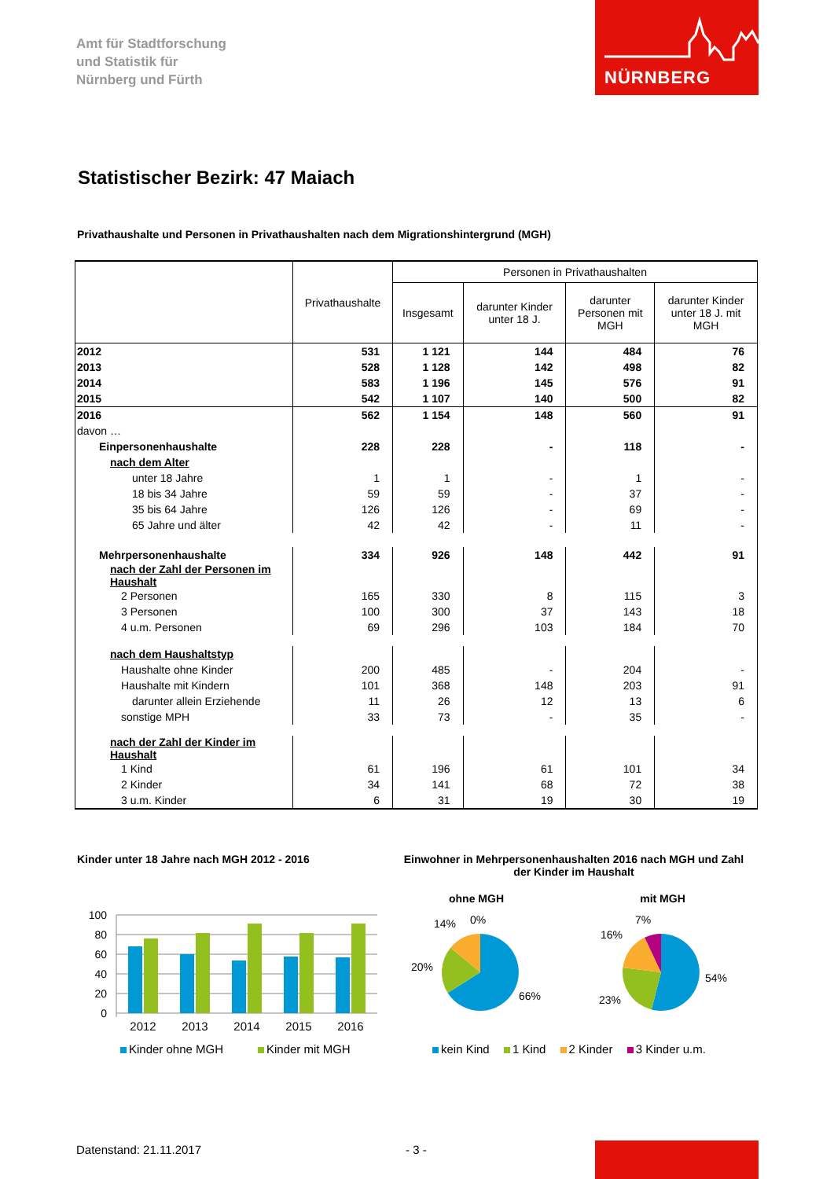Amt für Stadtforschung
und Statistik für
Nürnberg und Fürth
NÜRNBERG
Statistischer Bezirk: 47 Maiach
Privathaushalte und Personen in Privathaushalten nach dem Migrationshintergrund (MGH)
| | Privathaushalte | Personen in Privathaushalten | | | |
| --- | --- | --- | --- | --- | --- |
| | | Insgesamt | darunter Kinder unter 18 J. | darunter Personen mit MGH | darunter Kinder unter 18 J. mit MGH |
| 2012 | 531 | 1 121 | 144 | 484 | 76 |
| 2013 | 528 | 1 128 | 142 | 498 | 82 |
| 2014 | 583 | 1 196 | 145 | 576 | 91 |
| 2015 | 542 | 1 107 | 140 | 500 | 82 |
| 2016 | 562 | 1 154 | 148 | 560 | 91 |
| davon … | | | | | |
| Einpersonenhaushalte | 228 | 228 | - | 118 | - |
| nach dem Alter | | | | | |
| unter 18 Jahre | 1 | 1 | - | 1 | - |
| 18 bis 34 Jahre | 59 | 59 | - | 37 | - |
| 35 bis 64 Jahre | 126 | 126 | - | 69 | - |
| 65 Jahre und älter | 42 | 42 | - | 11 | - |
| Mehrpersonenhaushalte | 334 | 926 | 148 | 442 | 91 |
| nach der Zahl der Personen im Haushalt | | | | | |
| 2 Personen | 165 | 330 | 8 | 115 | 3 |
| 3 Personen | 100 | 300 | 37 | 143 | 18 |
| 4 u.m. Personen | 69 | 296 | 103 | 184 | 70 |
| nach dem Haushaltstyp | | | | | |
| Haushalte ohne Kinder | 200 | 485 | - | 204 | - |
| Haushalte mit Kindern | 101 | 368 | 148 | 203 | 91 |
| darunter allein Erziehende | 11 | 26 | 12 | 13 | 6 |
| sonstige MPH | 33 | 73 | - | 35 | - |
| nach der Zahl der Kinder im Haushalt | | | | | |
| 1 Kind | 61 | 196 | 61 | 101 | 34 |
| 2 Kinder | 34 | 141 | 68 | 72 | 38 |
| 3 u.m. Kinder | 6 | 31 | 19 | 30 | 19 |
Kinder unter 18 Jahre nach MGH 2012 - 2016
Einwohner in Mehrpersonenhaushalten 2016 nach MGH und Zahl der Kinder im Haushalt
100
80
60
40
20
0
2012
2013
2014
2015
2016
ohne MGH
mit MGH
14%
0%
20%
66%
7%
16%
54%
23%
Kinder ohne MGH Kinder mit MGH
kein Kind 1 Kind 2 Kinder 3 Kinder u.m.
Datenstand: 21.11.2017 - 3 -